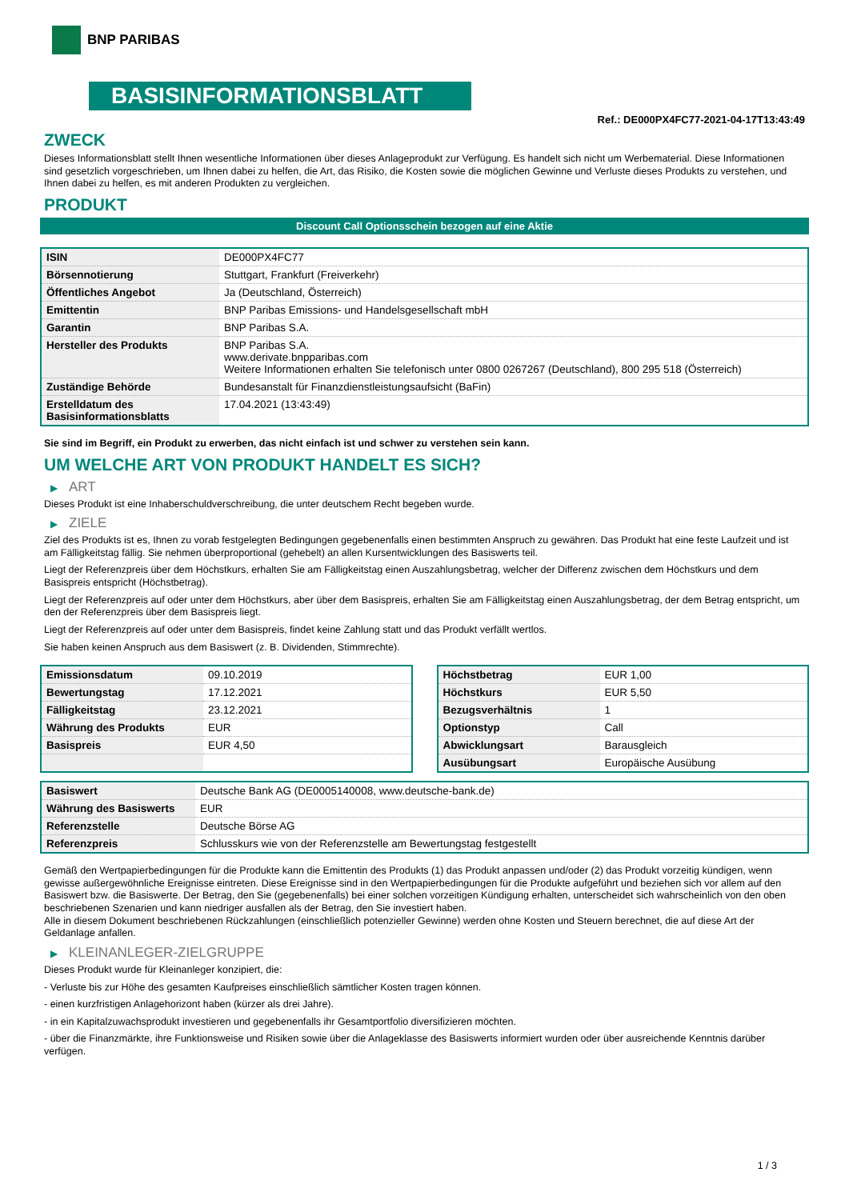BNP PARIBAS
BASISINFORMATIONSBLATT
Ref.: DE000PX4FC77-2021-04-17T13:43:49
ZWECK
Dieses Informationsblatt stellt Ihnen wesentliche Informationen über dieses Anlageprodukt zur Verfügung. Es handelt sich nicht um Werbematerial. Diese Informationen sind gesetzlich vorgeschrieben, um Ihnen dabei zu helfen, die Art, das Risiko, die Kosten sowie die möglichen Gewinne und Verluste dieses Produkts zu verstehen, und Ihnen dabei zu helfen, es mit anderen Produkten zu vergleichen.
PRODUKT
Discount Call Optionsschein bezogen auf eine Aktie
| ISIN | DE000PX4FC77 |
| Börsennotierung | Stuttgart, Frankfurt (Freiverkehr) |
| Öffentliches Angebot | Ja (Deutschland, Österreich) |
| Emittentin | BNP Paribas Emissions- und Handelsgesellschaft mbH |
| Garantin | BNP Paribas S.A. |
| Hersteller des Produkts | BNP Paribas S.A. www.derivate.bnpparibas.com Weitere Informationen erhalten Sie telefonisch unter 0800 0267267 (Deutschland), 800 295 518 (Österreich) |
| Zuständige Behörde | Bundesanstalt für Finanzdienstleistungsaufsicht (BaFin) |
| Erstelldatum des Basisinformationsblatts | 17.04.2021 (13:43:49) |
Sie sind im Begriff, ein Produkt zu erwerben, das nicht einfach ist und schwer zu verstehen sein kann.
UM WELCHE ART VON PRODUKT HANDELT ES SICH?
▶ ART
Dieses Produkt ist eine Inhaberschuldverschreibung, die unter deutschem Recht begeben wurde.
▶ ZIELE
Ziel des Produkts ist es, Ihnen zu vorab festgelegten Bedingungen gegebenenfalls einen bestimmten Anspruch zu gewähren. Das Produkt hat eine feste Laufzeit und ist am Fälligkeitstag fällig. Sie nehmen überproportional (gehebelt) an allen Kursentwicklungen des Basiswerts teil.
Liegt der Referenzpreis über dem Höchstkurs, erhalten Sie am Fälligkeitstag einen Auszahlungsbetrag, welcher der Differenz zwischen dem Höchstkurs und dem Basispreis entspricht (Höchstbetrag).
Liegt der Referenzpreis auf oder unter dem Höchstkurs, aber über dem Basispreis, erhalten Sie am Fälligkeitstag einen Auszahlungsbetrag, der dem Betrag entspricht, um den der Referenzpreis über dem Basispreis liegt.
Liegt der Referenzpreis auf oder unter dem Basispreis, findet keine Zahlung statt und das Produkt verfällt wertlos.
Sie haben keinen Anspruch aus dem Basiswert (z. B. Dividenden, Stimmrechte).
| Emissionsdatum | 09.10.2019 |
| Bewertungstag | 17.12.2021 |
| Fälligkeitstag | 23.12.2021 |
| Währung des Produkts | EUR |
| Basispreis | EUR 4,50 |
| Höchstbetrag | EUR 1,00 |
| Höchstkurs | EUR 5,50 |
| Bezugsverhältnis | 1 |
| Optionstyp | Call |
| Abwicklungsart | Barausgleich |
| Ausübungsart | Europäische Ausübung |
| Basiswert | Deutsche Bank AG (DE0005140008, www.deutsche-bank.de) |
| Währung des Basiswerts | EUR |
| Referenzstelle | Deutsche Börse AG |
| Referenzpreis | Schlusskurs wie von der Referenzstelle am Bewertungstag festgestellt |
Gemäß den Wertpapierbedingungen für die Produkte kann die Emittentin des Produkts (1) das Produkt anpassen und/oder (2) das Produkt vorzeitig kündigen, wenn gewisse außergewöhnliche Ereignisse eintreten. Diese Ereignisse sind in den Wertpapierbedingungen für die Produkte aufgeführt und beziehen sich vor allem auf den Basiswert bzw. die Basiswerte. Der Betrag, den Sie (gegebenenfalls) bei einer solchen vorzeitigen Kündigung erhalten, unterscheidet sich wahrscheinlich von den oben beschriebenen Szenarien und kann niedriger ausfallen als der Betrag, den Sie investiert haben.
Alle in diesem Dokument beschriebenen Rückzahlungen (einschließlich potenzieller Gewinne) werden ohne Kosten und Steuern berechnet, die auf diese Art der Geldanlage anfallen.
▶ KLEINANLEGER-ZIELGRUPPE
Dieses Produkt wurde für Kleinanleger konzipiert, die:
- Verluste bis zur Höhe des gesamten Kaufpreises einschließlich sämtlicher Kosten tragen können.
- einen kurzfristigen Anlagehorizont haben (kürzer als drei Jahre).
- in ein Kapitalzuwachsprodukt investieren und gegebenenfalls ihr Gesamtportfolio diversifizieren möchten.
- über die Finanzmärkte, ihre Funktionsweise und Risiken sowie über die Anlageklasse des Basiswerts informiert wurden oder über ausreichende Kenntnis darüber verfügen.
1 / 3